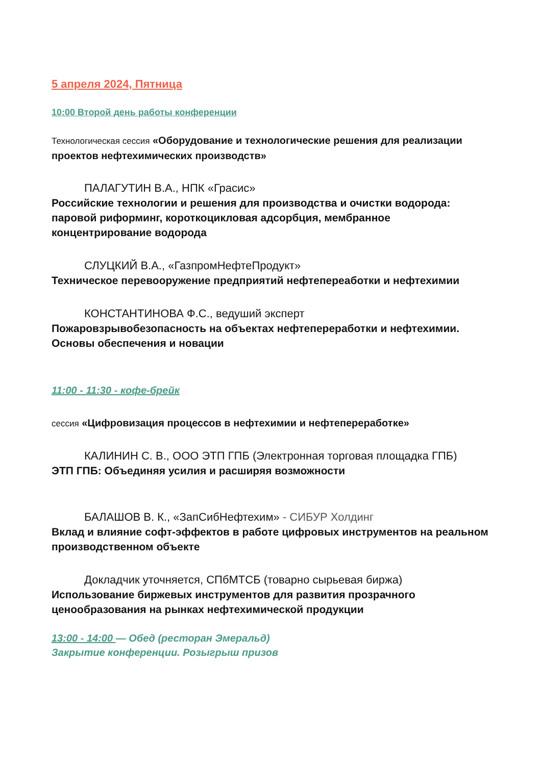5 апреля 2024, Пятница
10:00 Второй день работы конференции
Технологическая сессия «Оборудование и технологические решения для реализации проектов нефтехимических производств»
ПАЛАГУТИН В.А., НПК «Грасис»
Российские технологии и решения для производства и очистки водорода: паровой риформинг, короткоцикловая адсорбция, мембранное концентрирование водорода
СЛУЦКИЙ В.А., «ГазпромНефтеПродукт»
Техническое перевооружение предприятий нефтепереаботки и нефтехимии
КОНСТАНТИНОВА Ф.С., ведуший эксперт
Пожаровзрывобезопасность на объектах нефтепереработки и нефтехимии. Основы обеспечения и новации
11:00 - 11:30 - кофе-брейк
сессия «Цифровизация процессов в нефтехимии и нефтепереработке»
КАЛИНИН С. В., ООО ЭТП ГПБ (Электронная торговая площадка ГПБ)
ЭТП ГПБ: Объединяя усилия и расширяя возможности
БАЛАШОВ В. К., «ЗапСибНефтехим» - СИБУР Холдинг
Вклад и влияние софт-эффектов в работе цифровых инструментов на реальном производственном объекте
Докладчик уточняется, СПбМТСБ (товарно сырьевая биржа)
Использование биржевых инструментов для развития прозрачного ценообразования на рынках нефтехимической продукции
13:00 - 14:00 — Обед (ресторан Эмеральд)
Закрытие конференции. Розыгрыш призов